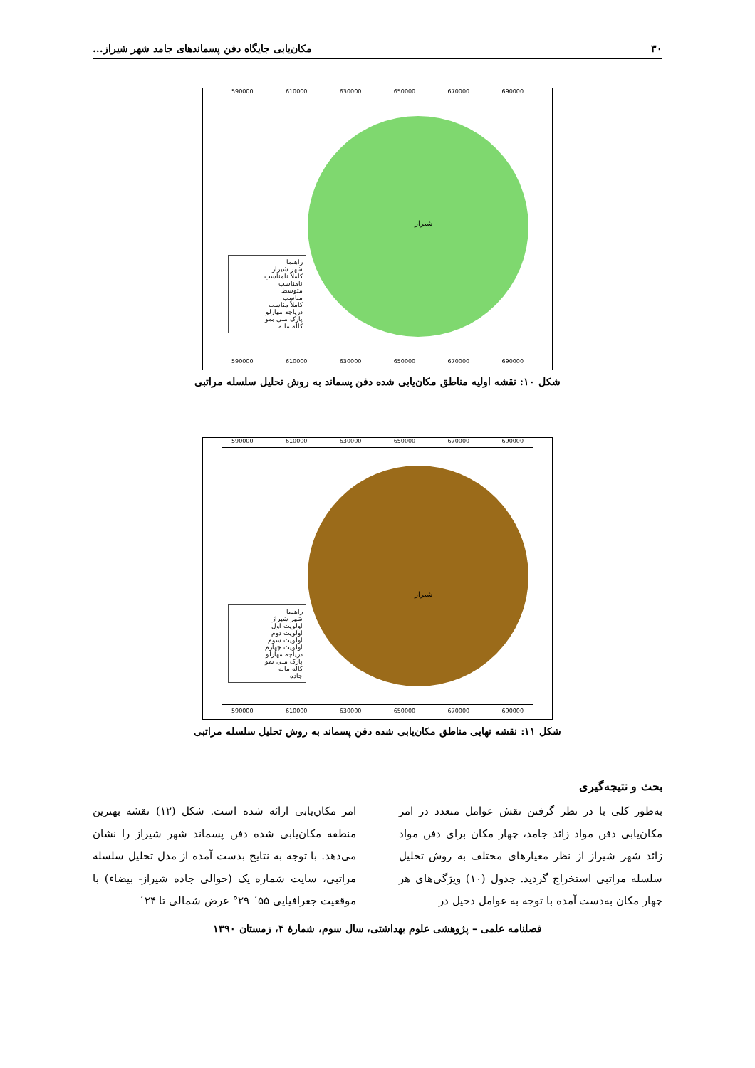۳۰ مکان‌یابی جایگاه دفن پسماندهای جامد شهر شیراز...
590000 610000 630000 650000 670000 690000
راهنما
شهر شیراز
کاملاً نامناسب
نامناسب
متوسط
مناسب
کاملاً مناسب
دریاچه مهارلو
پارک ملی بمو
کاله ماله
شیراز
590000 610000 630000 650000 670000 690000
شکل ۱۰: نقشه اولیه مناطق مکان‌یابی شده دفن پسماند به روش تحلیل سلسله مراتبی
590000 610000 630000 650000 670000 690000
راهنما
شهر شیراز
اولویت اول
اولویت دوم
اولویت سوم
اولویت چهارم
دریاچه مهارلو
پارک ملی بمو
کاله ماله
جاده
شیراز
590000 610000 630000 650000 670000 690000
شکل ۱۱: نقشه نهایی مناطق مکان‌یابی شده دفن پسماند به روش تحلیل سلسله مراتبی
بحث و نتیجه‌گیری
به‌طور کلی با در نظر گرفتن نقش عوامل متعدد در امر مکان‌یابی دفن مواد زائد جامد، چهار مکان برای دفن مواد زائد شهر شیراز از نظر معیارهای مختلف به روش تحلیل سلسله مراتبی استخراج گردید. جدول (۱۰) ویژگی‌های هر چهار مکان به‌دست آمده با توجه به عوامل دخیل در
امر مکان‌یابی ارائه شده است. شکل (۱۲) نقشه بهترین منطقه مکان‌یابی شده دفن پسماند شهر شیراز را نشان می‌دهد. با توجه به نتایج بدست آمده از مدل تحلیل سلسله مراتبی، سایت شماره یک (حوالی جاده شیراز- بیضاء) با موقعیت جغرافیایی ۵۵´ ۲۹° عرض شمالی تا ۲۴´
فصلنامه علمی – پژوهشی علوم بهداشتی، سال سوم، شمارهٔ ۴، زمستان ۱۳۹۰